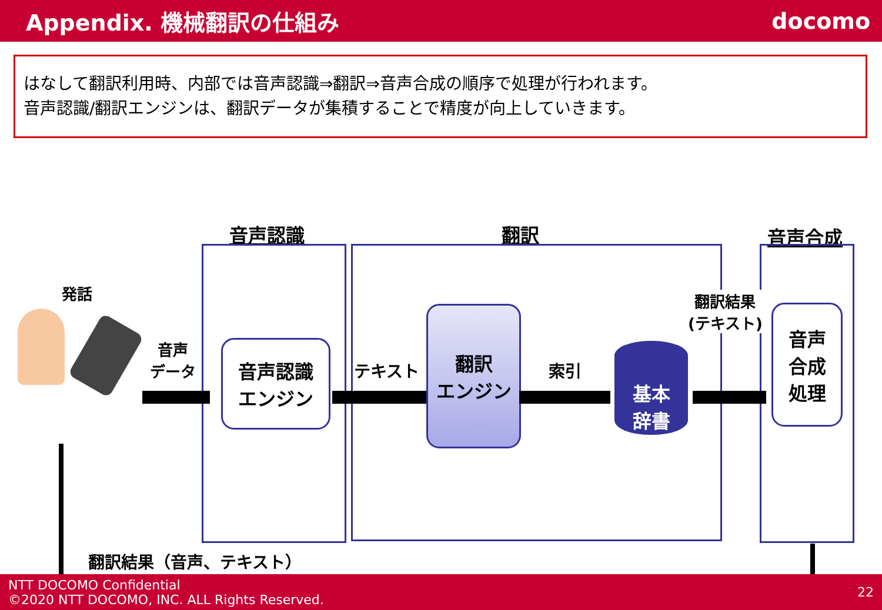Appendix. 機械翻訳の仕組み docomo
はなして翻訳利用時、内部では音声認識⇒翻訳⇒音声合成の順序で処理が行われます。
音声認識/翻訳エンジンは、翻訳データが集積することで精度が向上していきます。
音声認識 翻訳 音声合成
発話
音声
データ
音声認識
エンジン
テキスト
翻訳
エンジン
索引
基本
辞書
翻訳結果
(テキスト)
音声
合成
処理
翻訳結果（音声、テキスト）
NTT DOCOMO Confidential
©2020 NTT DOCOMO, INC. ALL Rights Reserved.
22